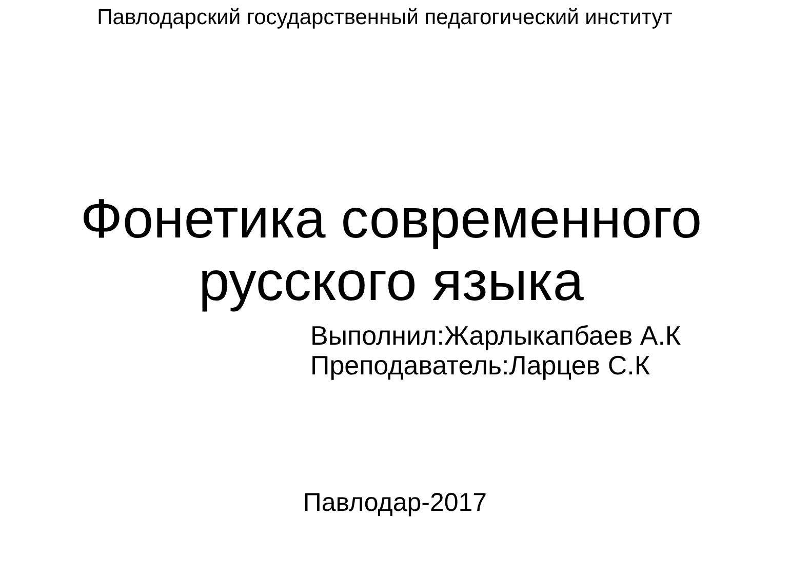Павлодарский государственный педагогический институт
Фонетика современного
русского языка
Выполнил:Жарлыкапбаев А.К
Преподаватель:Ларцев С.К
Павлодар-2017